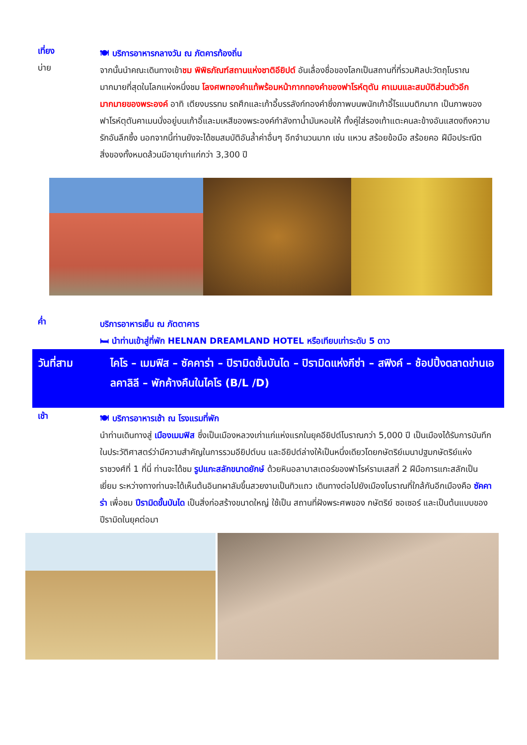เที่ยง
🍽 บริการอาหารกลางวัน ณ ภัตคารท้องถิ่น
บ่าย
จากนั้นนำคณะเดินทางเข้าชม พิพิธภัณฑ์สถานแห่งชาติอียิปต์ อันเลื่องชื่อของโลกเป็นสถานที่ที่รวมศิลปะวัตถุโบราณมากมายที่สุดในโลกแห่งหนึ่งชม โลงศพทองคำแท้พร้อมหน้ากากทองคำของฟาโรห์ตุตัน คาเมนและสมบัติส่วนตัวอีกมากมายของพระองค์ อาทิ เตียงบรรทม รถศึกและเก้าอี้บรรลังก์ทองคำซึ่งภาพบนพนักเก้าอี้โรแมนติกมาก เป็นภาพของฟาโรห์ตุตันคาเมนนั่งอยู่บนเก้าอี้และมเหสีของพระองค์กำลังทาน้ำมันหอมให้ ทั้งคู่ใส่รองเท้าแตะคนละข้างอันแสดงถึงความรักอันลึกซึ้ง นอกจากนี้ท่านยังจะได้ชมสมบัติอันล้ำค่าอื่นๆ อีกจำนวนมาก เช่น แหวน สร้อยข้อมือ สร้อยคอ ฝีมือประณีต สิ่งของทั้งหมดล้วนมีอายุเก่าแก่กว่า 3,300 ปี
ค่ำ
บริการอาหารเย็น ณ ภัตตาคาร
🛏 นำท่านเข้าสู่ที่พัก HELNAN DREAMLAND HOTEL หรือเทียบเท่าระดับ 5 ดาว
วันที่สาม ไคโร – เมมฟิส – ซัคคาร่า – ปิรามิดขั้นบันได – ปิรามิดแห่งกีซ่า – สฟิงค์ – ช้อปปิ้งตลาดข่านเอลคาลิลี – พักค้างคืนในไคโร (B/L /D)
เช้า
🍽 บริการอาหารเช้า ณ โรงแรมที่พัก
นำท่านเดินทางสู่ เมืองเมมฟิส ซึ่งเป็นเมืองหลวงเก่าแก่แห่งแรกในยุคอียิปต์โบราณกว่า 5,000 ปี เป็นเมืองได้รับการบันทึกในประวัติศาสตร์ว่ามีความสำคัญในการรวมอียิปต์บน และอียิปต์ล่างให้เป็นหนึ่งเดียวโดยกษัตริย์เมนาปฐมกษัตริย์แห่งราชวงศ์ที่ 1 ที่นี่ ท่านจะได้ชม รูปแกะสลักขนาดยักษ์ ด้วยหินอลาบาสเตอร์ของฟาโรห์รามเสสที่ 2 ฝีมือการแกะสลักเป็นเยี่ยม ระหว่างทางท่านจะได้เห็นต้นอินทผาลัมขึ้นสวยงามเป็นทิวแถว เดินทางต่อไปยังเมืองโบราณที่ใกล้กันอีกเมืองคือ ซัคคาร่า เพื่อชม ปีรามิดขั้นบันได เป็นสิ่งก่อสร้างขนาดใหญ่ ใช้เป็น สถานที่ฝังพระศพของ กษัตริย์ ซอเซอร์ และเป็นต้นแบบของ ปีรามิดในยุคต่อมา